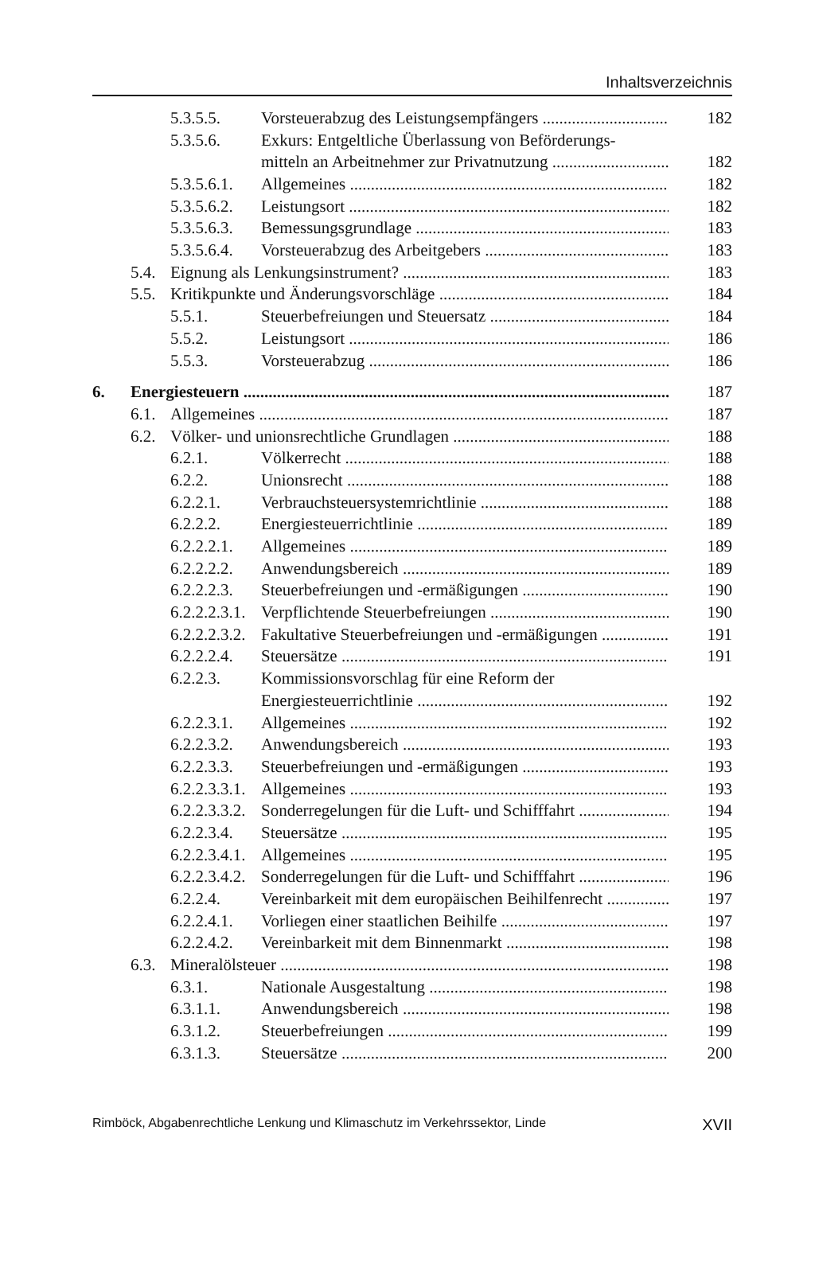Inhaltsverzeichnis
5.3.5.5. Vorsteuerabzug des Leistungsempfängers 182
5.3.5.6. Exkurs: Entgeltliche Überlassung von Beförderungs-
mitteln an Arbeitnehmer zur Privatnutzung 182
5.3.5.6.1. Allgemeines 182
5.3.5.6.2. Leistungsort 182
5.3.5.6.3. Bemessungsgrundlage 183
5.3.5.6.4. Vorsteuerabzug des Arbeitgebers 183
5.4. Eignung als Lenkungsinstrument? 183
5.5. Kritikpunkte und Änderungsvorschläge 184
5.5.1. Steuerbefreiungen und Steuersatz 184
5.5.2. Leistungsort 186
5.5.3. Vorsteuerabzug 186
6. Energiesteuern 187
6.1. Allgemeines 187
6.2. Völker- und unionsrechtliche Grundlagen 188
6.2.1. Völkerrecht 188
6.2.2. Unionsrecht 188
6.2.2.1. Verbrauchsteuersystemrichtlinie 188
6.2.2.2. Energiesteuerrichtlinie 189
6.2.2.2.1. Allgemeines 189
6.2.2.2.2. Anwendungsbereich 189
6.2.2.2.3. Steuerbefreiungen und -ermäßigungen 190
6.2.2.2.3.1. Verpflichtende Steuerbefreiungen 190
6.2.2.2.3.2. Fakultative Steuerbefreiungen und -ermäßigungen 191
6.2.2.2.4. Steuersätze 191
6.2.2.3. Kommissionsvorschlag für eine Reform der
Energiesteuerrichtlinie 192
6.2.2.3.1. Allgemeines 192
6.2.2.3.2. Anwendungsbereich 193
6.2.2.3.3. Steuerbefreiungen und -ermäßigungen 193
6.2.2.3.3.1. Allgemeines 193
6.2.2.3.3.2. Sonderregelungen für die Luft- und Schifffahrt 194
6.2.2.3.4. Steuersätze 195
6.2.2.3.4.1. Allgemeines 195
6.2.2.3.4.2. Sonderregelungen für die Luft- und Schifffahrt 196
6.2.2.4. Vereinbarkeit mit dem europäischen Beihilfenrecht 197
6.2.2.4.1. Vorliegen einer staatlichen Beihilfe 197
6.2.2.4.2. Vereinbarkeit mit dem Binnenmarkt 198
6.3. Mineralölsteuer 198
6.3.1. Nationale Ausgestaltung 198
6.3.1.1. Anwendungsbereich 198
6.3.1.2. Steuerbefreiungen 199
6.3.1.3. Steuersätze 200
Rimböck, Abgabenrechtliche Lenkung und Klimaschutz im Verkehrssektor, Linde XVII